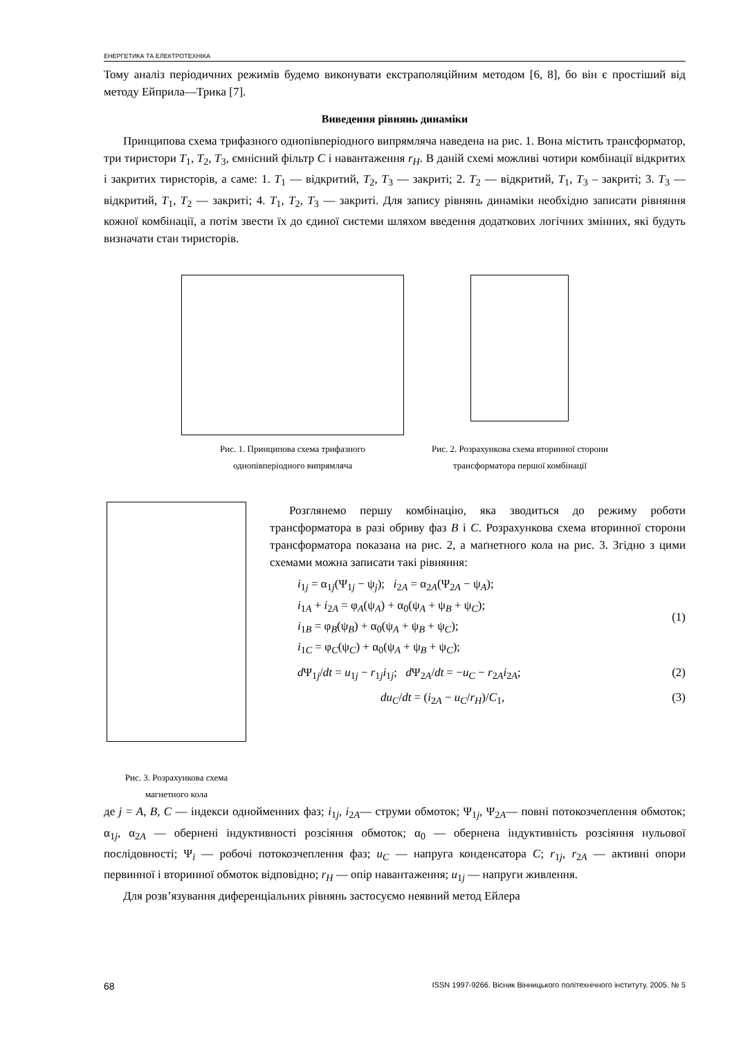ЕНЕРГЕТИКА ТА ЕЛЕКТРОТЕХНІКА
Тому аналіз періодичних режимів будемо виконувати екстраполяційним методом [6, 8], бо він є простіший від методу Ейприла—Трика [7].
Виведення рівнянь динаміки
Принципова схема трифазного однопівперіодного випрямляча наведена на рис. 1. Вона містить трансформатор, три тиристори T<sub>1</sub>, T<sub>2</sub>, T<sub>3</sub>, ємнісний фільтр C і навантаження r<sub>H</sub>. В даній схемі можливі чотири комбінації відкритих і закритих тиристорів, а саме: 1. T<sub>1</sub> — відкритий, T<sub>2</sub>, T<sub>3</sub> — закриті; 2. T<sub>2</sub> — відкритий, T<sub>1</sub>, T<sub>3</sub> – закриті; 3. T<sub>3</sub> — відкритий, T<sub>1</sub>, T<sub>2</sub> — закриті; 4. T<sub>1</sub>, T<sub>2</sub>, T<sub>3</sub> — закриті. Для запису рівнянь динаміки необхідно записати рівняння кожної комбінації, а потім звести їх до єдиної системи шляхом введення додаткових логічних змінних, які будуть визначати стан тиристорів.
Рис. 1. Принципова схема трифазного
однопівперіодного випрямляча
Рис. 2. Розрахункова схема вторинної сторони
трансформатора першої комбінації
Рис. 3. Розрахункова схема
магнетного кола
Розглянемо першу комбінацію, яка зводиться до режиму роботи трансформатора в разі обриву фаз B і C. Розрахункова схема вторинної сторони трансформатора показана на рис. 2, а маґнетного кола на рис. 3. Згідно з цими схемами можна записати такі рівняння:
i<sub>1j</sub> = α<sub>1j</sub>(Ψ<sub>1j</sub> − ψ<sub>j</sub>); i<sub>2A</sub> = α<sub>2A</sub>(Ψ<sub>2A</sub> − ψ<sub>A</sub>);
i<sub>1A</sub> + i<sub>2A</sub> = φ<sub>A</sub>(ψ<sub>A</sub>) + α<sub>0</sub>(ψ<sub>A</sub> + ψ<sub>B</sub> + ψ<sub>C</sub>);
i<sub>1B</sub> = φ<sub>B</sub>(ψ<sub>B</sub>) + α<sub>0</sub>(ψ<sub>A</sub> + ψ<sub>B</sub> + ψ<sub>C</sub>);
i<sub>1C</sub> = φ<sub>C</sub>(ψ<sub>C</sub>) + α<sub>0</sub>(ψ<sub>A</sub> + ψ<sub>B</sub> + ψ<sub>C</sub>);
(1)
d Ψ<sub>1j</sub>/dt = u<sub>1j</sub> − r<sub>1j</sub>i<sub>1j</sub>; d Ψ<sub>2A</sub>/dt = −u<sub>C</sub> − r<sub>2A</sub>i<sub>2A</sub>;
(2)
du<sub>C</sub>/dt = (i<sub>2A</sub> − u<sub>C</sub>/r<sub>H</sub>)/C<sub>1</sub>, (3)
де j = A, B, C — індекси однойменних фаз; i<sub>1j</sub>, i<sub>2A</sub>— струми обмоток; Ψ<sub>1j</sub>, Ψ<sub>2A</sub>— повні потокозчеплення обмоток; α<sub>1j</sub>, α<sub>2A</sub> — обернені індуктивності розсіяння обмоток; α<sub>0</sub> — обернена індуктивність розсіяння нульової послідовності; Ψ<sub>i</sub> — робочі потокозчеплення фаз; u<sub>C</sub> — напруга конденсатора C; r<sub>1j</sub>, r<sub>2A</sub> — активні опори первинної і вторинної обмоток відповідно; r<sub>H</sub> — опір навантаження; u<sub>1j</sub> — напруги живлення.
Для розв’язування диференціальних рівнянь застосуємо неявний метод Ейлера
68 ISSN 1997-9266. Вісник Вінницького політехнічного інституту. 2005. № 5